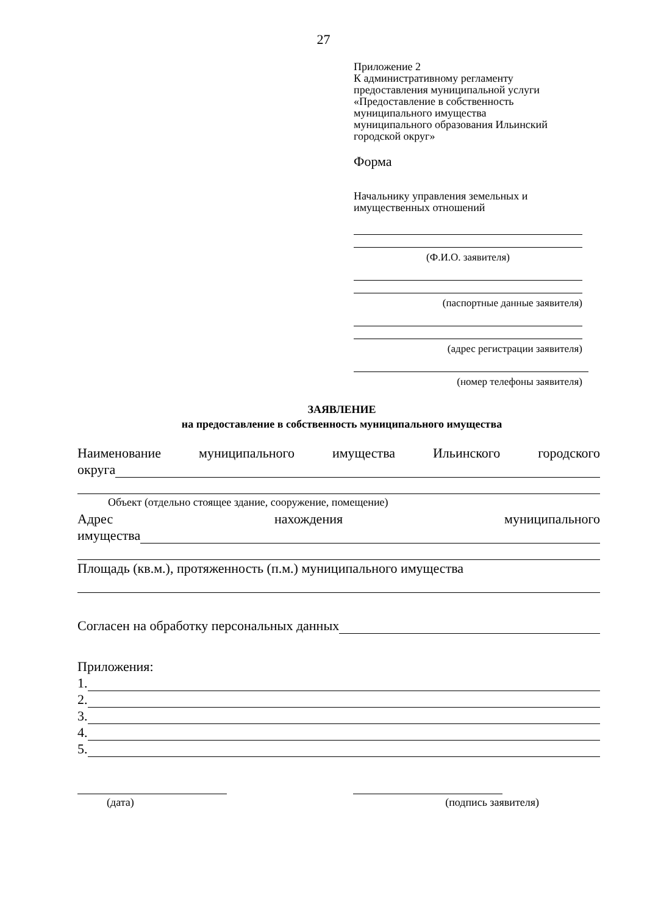27
Приложение 2
К административному регламенту
предоставления муниципальной услуги
«Предоставление в собственность
муниципального имущества
муниципального образования Ильинский
городской округ»
Форма
Начальнику управления земельных и
имущественных отношений
(Ф.И.О. заявителя)
(паспортные данные заявителя)
(адрес регистрации заявителя)
(номер телефоны заявителя)
ЗАЯВЛЕНИЕ
на предоставление в собственность муниципального имущества
Наименование муниципального имущества Ильинского городского
округа
Объект (отдельно стоящее здание, сооружение, помещение)
Адрес нахождения муниципального
имущества
Площадь (кв.м.), протяженность (п.м.) муниципального имущества
Согласен на обработку персональных данных
Приложения:
1.
2.
3.
4.
5.
(дата) (подпись заявителя)